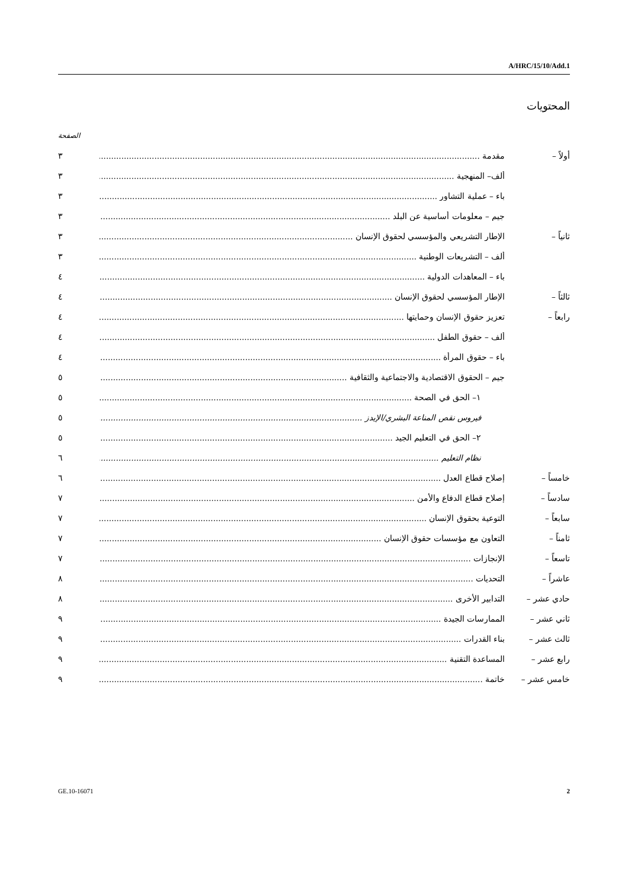A/HRC/15/10/Add.1
المحتويات
الصفحة
أولاً – مقدمة ٣
ألف– المنهجية ٣
باء – عملية التشاور ٣
جيم – معلومات أساسية عن البلد ٣
ثانياً – الإطار التشريعي والمؤسسي لحقوق الإنسان ٣
ألف – التشريعات الوطنية ٣
باء – المعاهدات الدولية ٤
ثالثاً – الإطار المؤسسي لحقوق الإنسان ٤
رابعاً – تعزيز حقوق الإنسان وحمايتها ٤
ألف – حقوق الطفل ٤
باء – حقوق المرأة ٤
جيم – الحقوق الاقتصادية والاجتماعية والثقافية ٥
١– الحق في الصحة ٥
فيروس نقص المناعة البشري/الإيدز ٥
٢– الحق في التعليم الجيد ٥
نظام التعليم ٦
خامساً – إصلاح قطاع العدل ٦
سادساً – إصلاح قطاع الدفاع والأمن ٧
سابعاً – التوعية بحقوق الإنسان ٧
ثامناً – التعاون مع مؤسسات حقوق الإنسان ٧
تاسعاً – الإنجازات ٧
عاشراً – التحديات ٨
حادي عشر – التدابير الأخرى ٨
ثاني عشر – الممارسات الجيدة ٩
ثالث عشر – بناء القدرات ٩
رابع عشر – المساعدة التقنية ٩
خامس عشر – خاتمة ٩
GE.10-16071 2